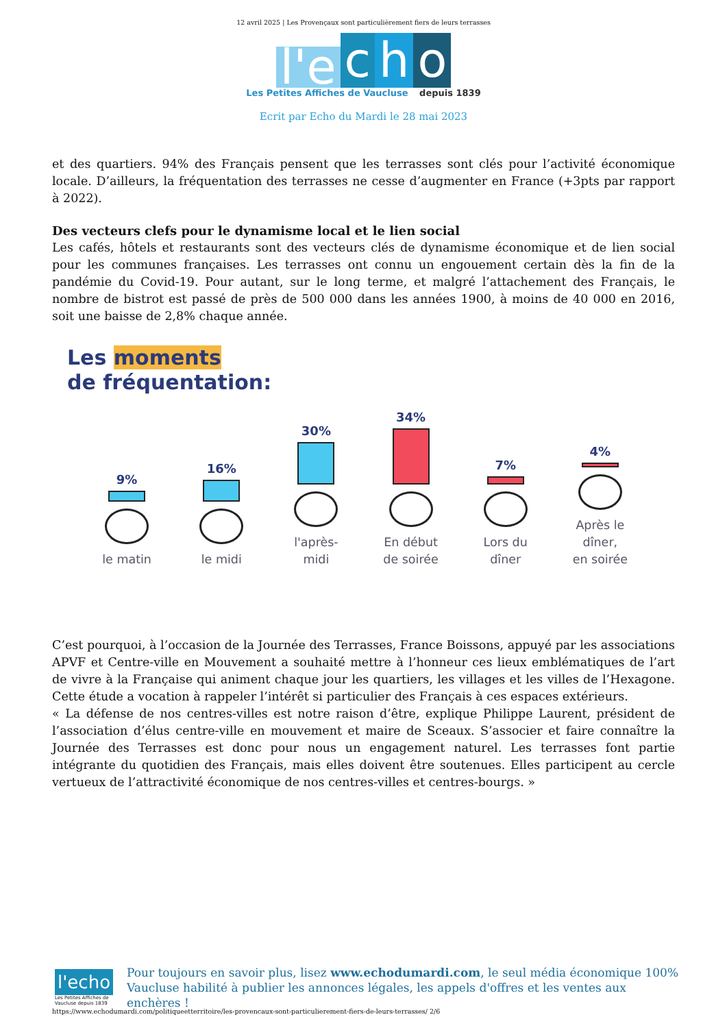12 avril 2025 | Les Provençaux sont particulièrement fiers de leurs terrasses
l'e c h o
Les Petites Affiches de Vaucluse depuis 1839
Ecrit par Echo du Mardi le 28 mai 2023
et des quartiers. 94% des Français pensent que les terrasses sont clés pour l’activité économique locale. D’ailleurs, la fréquentation des terrasses ne cesse d’augmenter en France (+3pts par rapport à 2022).
Des vecteurs clefs pour le dynamisme local et le lien social
Les cafés, hôtels et restaurants sont des vecteurs clés de dynamisme économique et de lien social pour les communes françaises. Les terrasses ont connu un engouement certain dès la fin de la pandémie du Covid-19. Pour autant, sur le long terme, et malgré l’attachement des Français, le nombre de bistrot est passé de près de 500 000 dans les années 1900, à moins de 40 000 en 2016, soit une baisse de 2,8% chaque année.
Les moments
de fréquentation:
9%
le matin
16%
le midi
30%
l'après-
midi
34%
En début
de soirée
7%
Lors du
dîner
4%
Après le dîner,
en soirée
C’est pourquoi, à l’occasion de la Journée des Terrasses, France Boissons, appuyé par les associations APVF et Centre-ville en Mouvement a souhaité mettre à l’honneur ces lieux emblématiques de l’art de vivre à la Française qui animent chaque jour les quartiers, les villages et les villes de l’Hexagone. Cette étude a vocation à rappeler l’intérêt si particulier des Français à ces espaces extérieurs.
« La défense de nos centres-villes est notre raison d’être, explique Philippe Laurent, président de l’association d’élus centre-ville en mouvement et maire de Sceaux. S’associer et faire connaître la Journée des Terrasses est donc pour nous un engagement naturel. Les terrasses font partie intégrante du quotidien des Français, mais elles doivent être soutenues. Elles participent au cercle vertueux de l’attractivité économique de nos centres-villes et centres-bourgs. »
l'echo
Les Petites Affiches de Vaucluse depuis 1839
Pour toujours en savoir plus, lisez www.echodumardi.com, le seul média économique 100% Vaucluse habilité à publier les annonces légales, les appels d'offres et les ventes aux enchères !
https://www.echodumardi.com/politiqueetterritoire/les-provencaux-sont-particulierement-fiers-de-leurs-terrasses/ 2/6